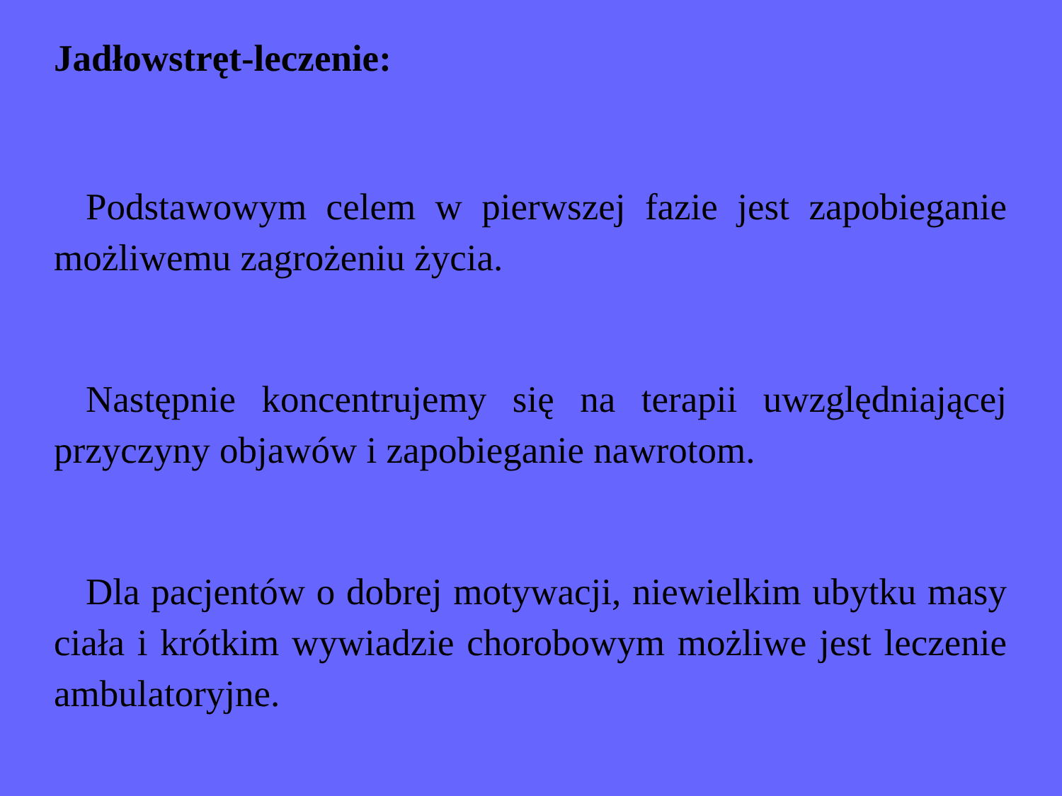Jadłowstręt-leczenie:
Podstawowym celem w pierwszej fazie jest zapobieganie możliwemu zagrożeniu życia.
Następnie koncentrujemy się na terapii uwzględniającej przyczyny objawów i zapobieganie nawrotom.
Dla pacjentów o dobrej motywacji, niewielkim ubytku masy ciała i krótkim wywiadzie chorobowym możliwe jest leczenie ambulatoryjne.